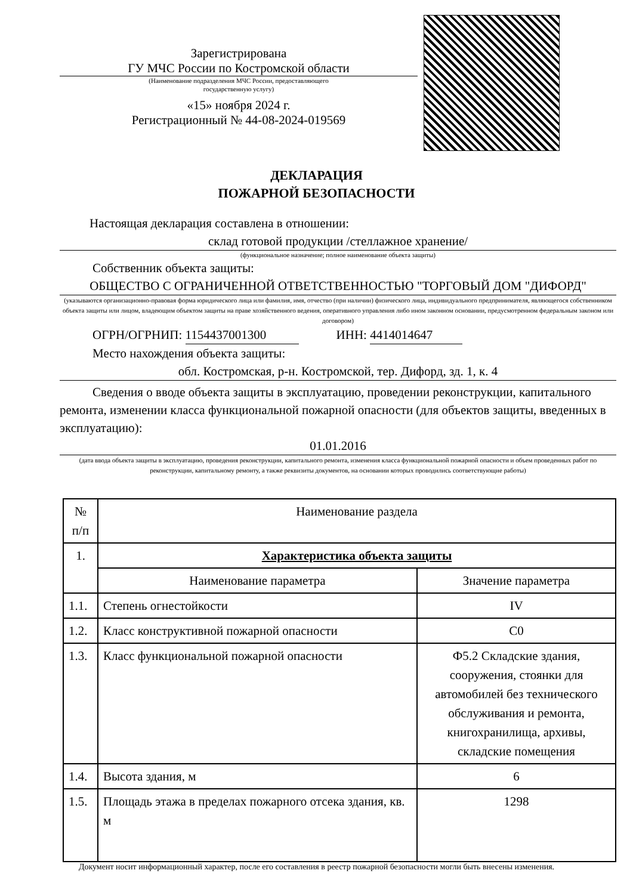Зарегистрирована
ГУ МЧС России по Костромской области
(Наименование подразделения МЧС России, предоставляющего
государственную услугу)
«15» ноября 2024 г.
Регистрационный № 44-08-2024-019569
ДЕКЛАРАЦИЯ
ПОЖАРНОЙ БЕЗОПАСНОСТИ
Настоящая декларация составлена в отношении:
склад готовой продукции /стеллажное хранение/
(функциональное назначение; полное наименование объекта защиты)
Собственник объекта защиты:
ОБЩЕСТВО С ОГРАНИЧЕННОЙ ОТВЕТСТВЕННОСТЬЮ "ТОРГОВЫЙ ДОМ "ДИФОРД"
(указываются организационно-правовая форма юридического лица или фамилия, имя, отчество (при наличии) физического лица, индивидуального предпринимателя, являющегося собственником объекта защиты или лицом, владеющим объектом защиты на праве хозяйственного ведения, оперативного управления либо ином законном основании, предусмотренном федеральным законом или договором)
ОГРН/ОГРНИП: 1154437001300 ИНН: 4414014647
Место нахождения объекта защиты:
обл. Костромская, р-н. Костромской, тер. Дифорд, зд. 1, к. 4
Сведения о вводе объекта защиты в эксплуатацию, проведении реконструкции, капитального ремонта, изменении класса функциональной пожарной опасности (для объектов защиты, введенных в эксплуатацию):
01.01.2016
(дата ввода объекта защиты в эксплуатацию, проведения реконструкции, капитального ремонта, изменения класса функциональной пожарной опасности и объем проведенных работ по реконструкции, капитальному ремонту, а также реквизиты документов, на основании которых проводились соответствующие работы)
| № п/п | Наименование раздела | |
| 1. | Характеристика объекта защиты | |
| | Наименование параметра | Значение параметра |
| 1.1. | Степень огнестойкости | IV |
| 1.2. | Класс конструктивной пожарной опасности | С0 |
| 1.3. | Класс функциональной пожарной опасности | Ф5.2 Складские здания, сооружения, стоянки для автомобилей без технического обслуживания и ремонта, книгохранилища, архивы, складские помещения |
| 1.4. | Высота здания, м | 6 |
| 1.5. | Площадь этажа в пределах пожарного отсека здания, кв. м | 1298 |
Документ носит информационный характер, после его составления в реестр пожарной безопасности могли быть внесены изменения.